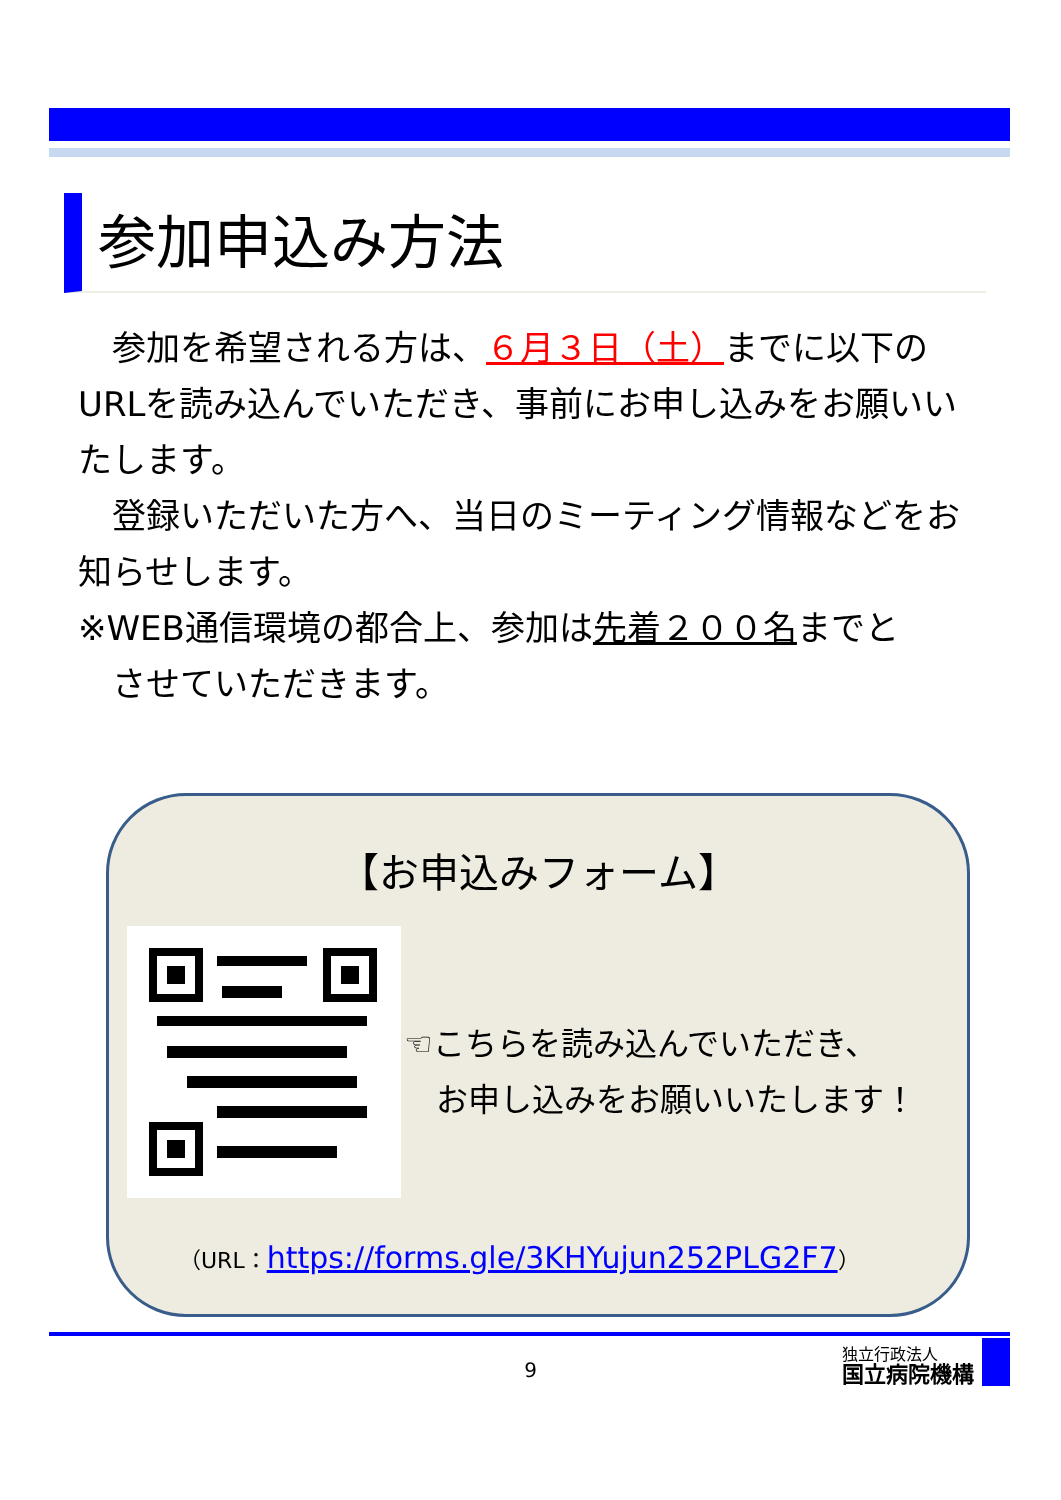参加申込み方法
　参加を希望される方は、６月３日（土）までに以下のURLを読み込んでいただき、事前にお申し込みをお願いいたします。
　登録いただいた方へ、当日のミーティング情報などをお知らせします。
※WEB通信環境の都合上、参加は先着２００名までと
　させていただきます。
【お申込みフォーム】
☜こちらを読み込んでいただき、
　お申し込みをお願いいたします！
（URL：https://forms.gle/3KHYujun252PLG2F7）
9
独立行政法人
国立病院機構